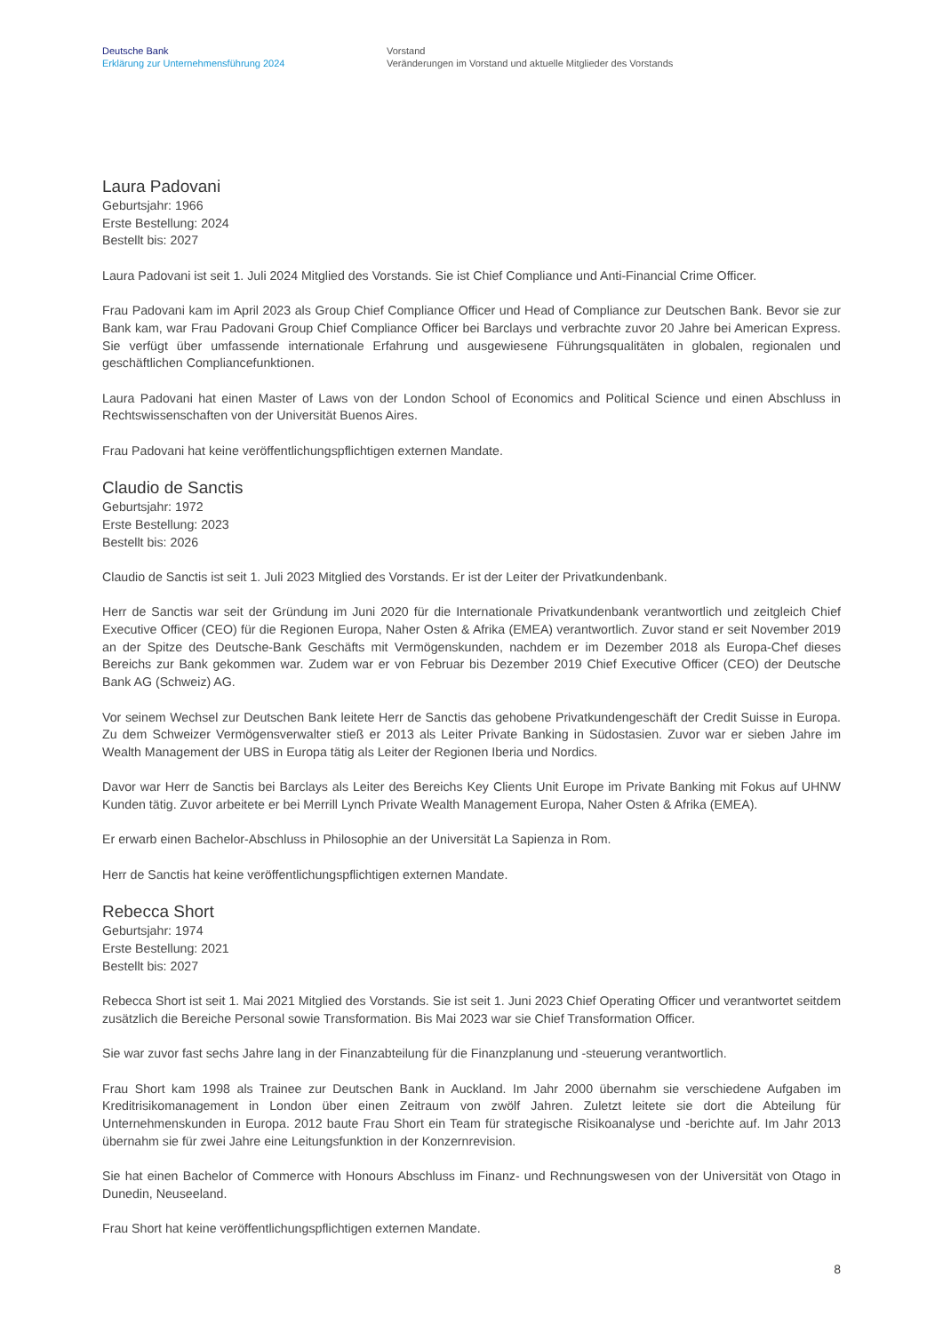Deutsche Bank
Erklärung zur Unternehmensführung 2024
Vorstand
Veränderungen im Vorstand und aktuelle Mitglieder des Vorstands
Laura Padovani
Geburtsjahr: 1966
Erste Bestellung: 2024
Bestellt bis: 2027
Laura Padovani ist seit 1. Juli 2024 Mitglied des Vorstands. Sie ist Chief Compliance und Anti-Financial Crime Officer.
Frau Padovani kam im April 2023 als Group Chief Compliance Officer und Head of Compliance zur Deutschen Bank. Bevor sie zur Bank kam, war Frau Padovani Group Chief Compliance Officer bei Barclays und verbrachte zuvor 20 Jahre bei American Express. Sie verfügt über umfassende internationale Erfahrung und ausgewiesene Führungsqualitäten in globalen, regionalen und geschäftlichen Compliancefunktionen.
Laura Padovani hat einen Master of Laws von der London School of Economics and Political Science und einen Abschluss in Rechtswissenschaften von der Universität Buenos Aires.
Frau Padovani hat keine veröffentlichungspflichtigen externen Mandate.
Claudio de Sanctis
Geburtsjahr: 1972
Erste Bestellung: 2023
Bestellt bis: 2026
Claudio de Sanctis ist seit 1. Juli 2023 Mitglied des Vorstands. Er ist der Leiter der Privatkundenbank.
Herr de Sanctis war seit der Gründung im Juni 2020 für die Internationale Privatkundenbank verantwortlich und zeitgleich Chief Executive Officer (CEO) für die Regionen Europa, Naher Osten & Afrika (EMEA) verantwortlich. Zuvor stand er seit November 2019 an der Spitze des Deutsche-Bank Geschäfts mit Vermögenskunden, nachdem er im Dezember 2018 als Europa-Chef dieses Bereichs zur Bank gekommen war. Zudem war er von Februar bis Dezember 2019 Chief Executive Officer (CEO) der Deutsche Bank AG (Schweiz) AG.
Vor seinem Wechsel zur Deutschen Bank leitete Herr de Sanctis das gehobene Privatkundengeschäft der Credit Suisse in Europa. Zu dem Schweizer Vermögensverwalter stieß er 2013 als Leiter Private Banking in Südostasien. Zuvor war er sieben Jahre im Wealth Management der UBS in Europa tätig als Leiter der Regionen Iberia und Nordics.
Davor war Herr de Sanctis bei Barclays als Leiter des Bereichs Key Clients Unit Europe im Private Banking mit Fokus auf UHNW Kunden tätig. Zuvor arbeitete er bei Merrill Lynch Private Wealth Management Europa, Naher Osten & Afrika (EMEA).
Er erwarb einen Bachelor-Abschluss in Philosophie an der Universität La Sapienza in Rom.
Herr de Sanctis hat keine veröffentlichungspflichtigen externen Mandate.
Rebecca Short
Geburtsjahr: 1974
Erste Bestellung: 2021
Bestellt bis: 2027
Rebecca Short ist seit 1. Mai 2021 Mitglied des Vorstands. Sie ist seit 1. Juni 2023 Chief Operating Officer und verantwortet seitdem zusätzlich die Bereiche Personal sowie Transformation. Bis Mai 2023 war sie Chief Transformation Officer.
Sie war zuvor fast sechs Jahre lang in der Finanzabteilung für die Finanzplanung und -steuerung verantwortlich.
Frau Short kam 1998 als Trainee zur Deutschen Bank in Auckland. Im Jahr 2000 übernahm sie verschiedene Aufgaben im Kreditrisikomanagement in London über einen Zeitraum von zwölf Jahren. Zuletzt leitete sie dort die Abteilung für Unternehmenskunden in Europa. 2012 baute Frau Short ein Team für strategische Risikoanalyse und -berichte auf. Im Jahr 2013 übernahm sie für zwei Jahre eine Leitungsfunktion in der Konzernrevision.
Sie hat einen Bachelor of Commerce with Honours Abschluss im Finanz- und Rechnungswesen von der Universität von Otago in Dunedin, Neuseeland.
Frau Short hat keine veröffentlichungspflichtigen externen Mandate.
8